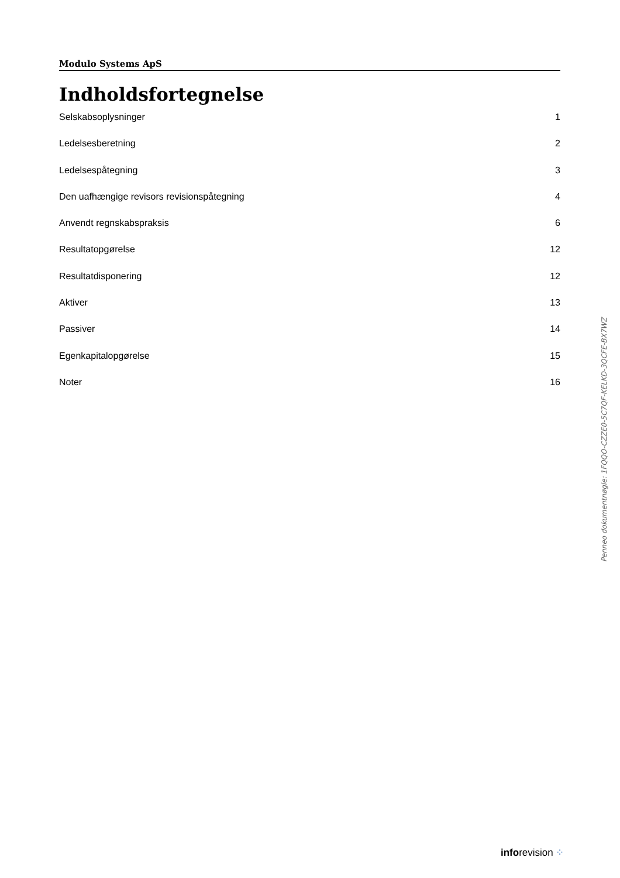Modulo Systems ApS
Indholdsfortegnelse
Selskabsoplysninger 1
Ledelsesberetning 2
Ledelsespåtegning 3
Den uafhængige revisors revisionspåtegning 4
Anvendt regnskabspraksis 6
Resultatopgørelse 12
Resultatdisponering 12
Aktiver 13
Passiver 14
Egenkapitalopgørelse 15
Noter 16
Penneo dokumentnøgle: 1FQQO-CZZE0-5C7QF-KELKD-3QCFE-BX7WZ
inforevision ⁘